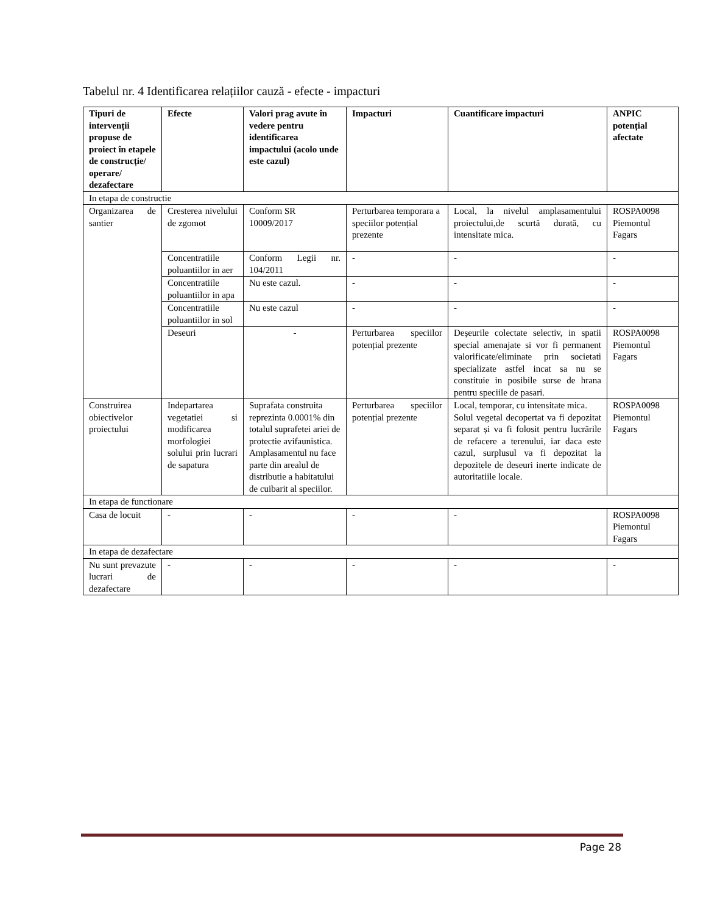Tabelul nr. 4 Identificarea relațiilor cauză - efecte - impacturi
| Tipuri de intervenții propuse de proiect în etapele de construcție/ operare/ dezafectare | Efecte | Valori prag avute în vedere pentru identificarea impactului (acolo unde este cazul) | Impacturi | Cuantificare impacturi | ANPIC potențial afectate |
| --- | --- | --- | --- | --- | --- |
| In etapa de constructie | | | | | |
| Organizarea de santier | Cresterea nivelului de zgomot | Conform SR 10009/2017 | Perturbarea temporara a speciilor potențial prezente | Local, la nivelul amplasamentului proiectului,de scurtă durată, cu intensitate mica. | ROSPA0098 Piemontul Fagars |
| | Concentratiile poluantiilor in aer | Conform Legii nr. 104/2011 | - | - | - |
| | Concentratiile poluantiilor in apa | Nu este cazul. | - | - | - |
| | Concentratiile poluantiilor in sol | Nu este cazul | - | - | - |
| | Deseuri | - | Perturbarea speciilor potențial prezente | Deșeurile colectate selectiv, in spatii special amenajate si vor fi permanent valorificate/eliminate prin societati specializate astfel incat sa nu se constituie in posibile surse de hrana pentru speciile de pasari. | ROSPA0098 Piemontul Fagars |
| Construirea obiectivelor proiectului | Indepartarea vegetatiei si modificarea morfologiei solului prin lucrari de sapatura | Suprafata construita reprezinta 0.0001% din totalul suprafetei ariei de protectie avifaunistica. Amplasamentul nu face parte din arealul de distributie a habitatului de cuibarit al speciilor. | Perturbarea speciilor potențial prezente | Local, temporar, cu intensitate mica. Solul vegetal decopertat va fi depozitat separat și va fi folosit pentru lucrările de refacere a terenului, iar daca este cazul, surplusul va fi depozitat la depozitele de deseuri inerte indicate de autoritatiile locale. | ROSPA0098 Piemontul Fagars |
| In etapa de functionare | | | | | |
| Casa de locuit | - | - | - | - | ROSPA0098 Piemontul Fagars |
| In etapa de dezafectare | | | | | |
| Nu sunt prevazute lucrari de dezafectare | - | - | - | - | - |
Page 28